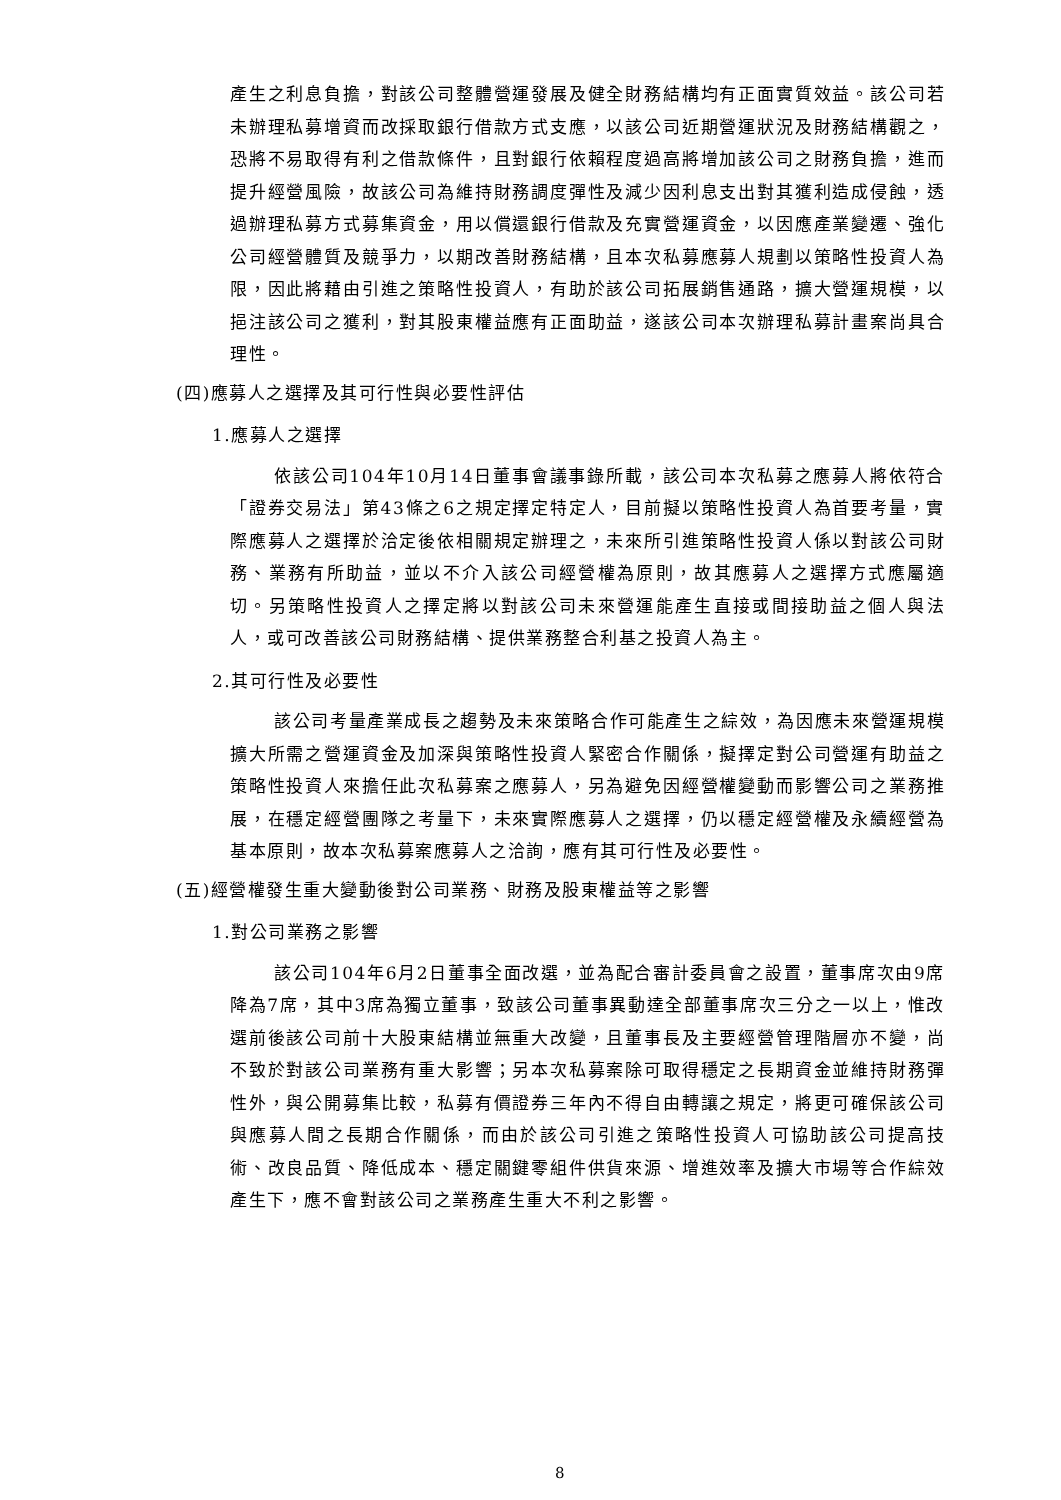產生之利息負擔，對該公司整體營運發展及健全財務結構均有正面實質效益。該公司若未辦理私募增資而改採取銀行借款方式支應，以該公司近期營運狀況及財務結構觀之，恐將不易取得有利之借款條件，且對銀行依賴程度過高將增加該公司之財務負擔，進而提升經營風險，故該公司為維持財務調度彈性及減少因利息支出對其獲利造成侵蝕，透過辦理私募方式募集資金，用以償還銀行借款及充實營運資金，以因應產業變遷、強化公司經營體質及競爭力，以期改善財務結構，且本次私募應募人規劃以策略性投資人為限，因此將藉由引進之策略性投資人，有助於該公司拓展銷售通路，擴大營運規模，以挹注該公司之獲利，對其股東權益應有正面助益，遂該公司本次辦理私募計畫案尚具合理性。
(四)應募人之選擇及其可行性與必要性評估
1.應募人之選擇
依該公司104年10月14日董事會議事錄所載，該公司本次私募之應募人將依符合「證券交易法」第43條之6之規定擇定特定人，目前擬以策略性投資人為首要考量，實際應募人之選擇於洽定後依相關規定辦理之，未來所引進策略性投資人係以對該公司財務、業務有所助益，並以不介入該公司經營權為原則，故其應募人之選擇方式應屬適切。另策略性投資人之擇定將以對該公司未來營運能產生直接或間接助益之個人與法人，或可改善該公司財務結構、提供業務整合利基之投資人為主。
2.其可行性及必要性
該公司考量產業成長之趨勢及未來策略合作可能產生之綜效，為因應未來營運規模擴大所需之營運資金及加深與策略性投資人緊密合作關係，擬擇定對公司營運有助益之策略性投資人來擔任此次私募案之應募人，另為避免因經營權變動而影響公司之業務推展，在穩定經營團隊之考量下，未來實際應募人之選擇，仍以穩定經營權及永續經營為基本原則，故本次私募案應募人之洽詢，應有其可行性及必要性。
(五)經營權發生重大變動後對公司業務、財務及股東權益等之影響
1.對公司業務之影響
該公司104年6月2日董事全面改選，並為配合審計委員會之設置，董事席次由9席降為7席，其中3席為獨立董事，致該公司董事異動達全部董事席次三分之一以上，惟改選前後該公司前十大股東結構並無重大改變，且董事長及主要經營管理階層亦不變，尚不致於對該公司業務有重大影響；另本次私募案除可取得穩定之長期資金並維持財務彈性外，與公開募集比較，私募有價證券三年內不得自由轉讓之規定，將更可確保該公司與應募人間之長期合作關係，而由於該公司引進之策略性投資人可協助該公司提高技術、改良品質、降低成本、穩定關鍵零組件供貨來源、增進效率及擴大市場等合作綜效產生下，應不會對該公司之業務產生重大不利之影響。
8